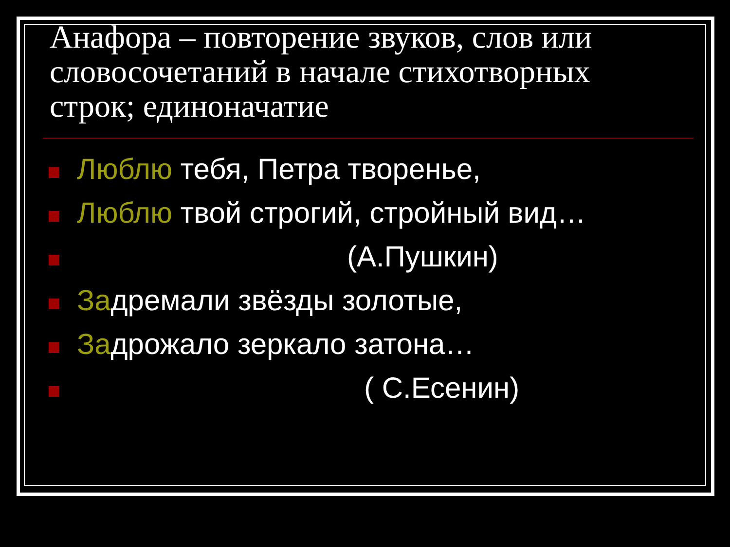Анафора – повторение звуков, слов или словосочетаний в начале стихотворных строк; единоначатие
Люблю тебя, Петра творенье,
Люблю твой строгий, стройный вид…
(А.Пушкин)
Задремали звёзды золотые,
Задрожало зеркало затона…
( С.Есенин)